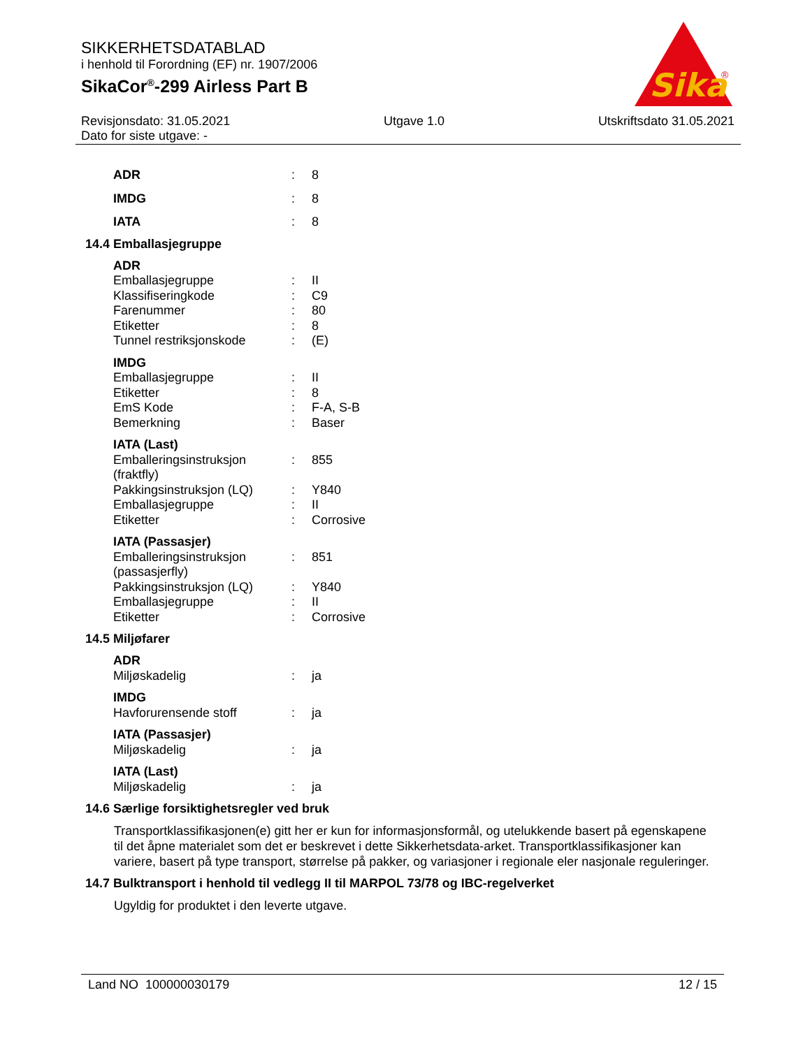SIKKERHETSDATABLAD
i henhold til Forordning (EF) nr. 1907/2006
SikaCor<sup>®</sup>-299 Airless Part B
Sika
®
Revisjonsdato: 31.05.2021 Utgave 1.0 Utskriftsdato 31.05.2021
Dato for siste utgave: -
| ADR | : | 8 |
| IMDG | : | 8 |
| IATA | : | 8 |
14.4 Emballasjegruppe
| ADR | | |
| Emballasjegruppe | : | II |
| Klassifiseringkode | : | C9 |
| Farenummer | : | 80 |
| Etiketter | : | 8 |
| Tunnel restriksjonskode | : | (E) |
| IMDG | | |
| Emballasjegruppe | : | II |
| Etiketter | : | 8 |
| EmS Kode | : | F-A, S-B |
| Bemerkning | : | Baser |
| IATA (Last) | | |
| Emballeringsinstruksjon (fraktfly) | : | 855 |
| Pakkingsinstruksjon (LQ) | : | Y840 |
| Emballasjegruppe | : | II |
| Etiketter | : | Corrosive |
| IATA (Passasjer) | | |
| Emballeringsinstruksjon (passasjerfly) | : | 851 |
| Pakkingsinstruksjon (LQ) | : | Y840 |
| Emballasjegruppe | : | II |
| Etiketter | : | Corrosive |
14.5 Miljøfarer
| ADR | | |
| Miljøskadelig | : | ja |
| IMDG | | |
| Havforurensende stoff | : | ja |
| IATA (Passasjer) | | |
| Miljøskadelig | : | ja |
| IATA (Last) | | |
| Miljøskadelig | : | ja |
14.6 Særlige forsiktighetsregler ved bruk
Transportklassifikasjonen(e) gitt her er kun for informasjonsformål, og utelukkende basert på egenskapene til det åpne materialet som det er beskrevet i dette Sikkerhetsdata-arket. Transportklassifikasjoner kan variere, basert på type transport, størrelse på pakker, og variasjoner i regionale eler nasjonale reguleringer.
14.7 Bulktransport i henhold til vedlegg II til MARPOL 73/78 og IBC-regelverket
Ugyldig for produktet i den leverte utgave.
Land NO 100000030179 12 / 15